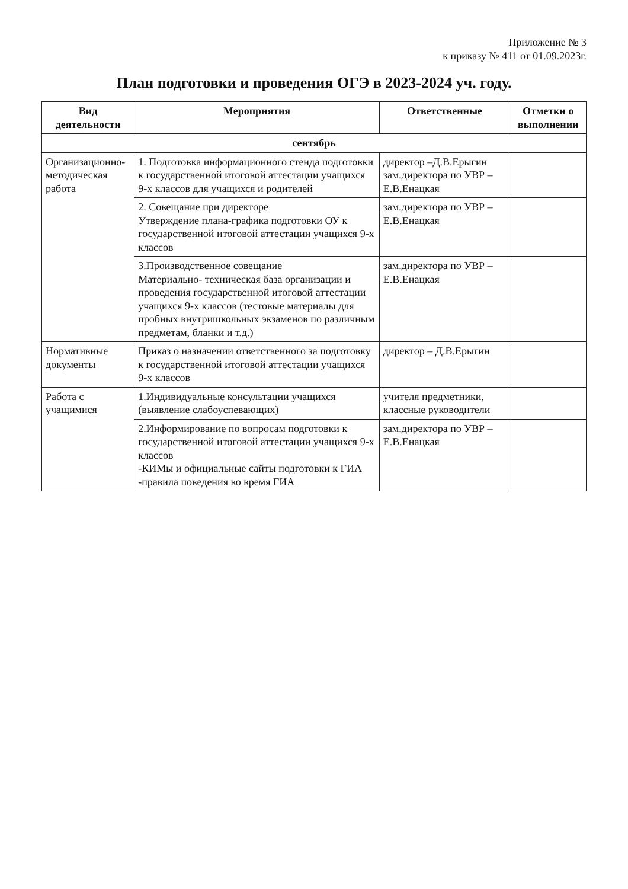Приложение № 3
к приказу № 411 от 01.09.2023г.
План подготовки и проведения ОГЭ в 2023-2024 уч. году.
| Вид деятельности | Мероприятия | Ответственные | Отметки о выполнении |
| --- | --- | --- | --- |
| сентябрь | | | |
| Организационно-методическая работа | 1. Подготовка информационного стенда подготовки к государственной итоговой аттестации учащихся 9-х классов для учащихся и родителей | директор –Д.В.Ерыгин зам.директора по УВР – Е.В.Енацкая | |
| | 2. Совещание при директоре Утверждение плана-графика подготовки ОУ к государственной итоговой аттестации учащихся 9-х классов | зам.директора по УВР – Е.В.Енацкая | |
| | 3.Производственное совещание Материально- техническая база организации и проведения государственной итоговой аттестации учащихся 9-х классов (тестовые материалы для пробных внутришкольных экзаменов по различным предметам, бланки и т.д.) | зам.директора по УВР – Е.В.Енацкая | |
| Нормативные документы | Приказ о назначении ответственного за подготовку к государственной итоговой аттестации учащихся 9-х классов | директор – Д.В.Ерыгин | |
| Работа с учащимися | 1.Индивидуальные консультации учащихся (выявление слабоуспевающих) | учителя предметники, классные руководители | |
| | 2.Информирование по вопросам подготовки к государственной итоговой аттестации учащихся 9-х классов -КИМы и официальные сайты подготовки к ГИА -правила поведения во время ГИА | зам.директора по УВР – Е.В.Енацкая | |